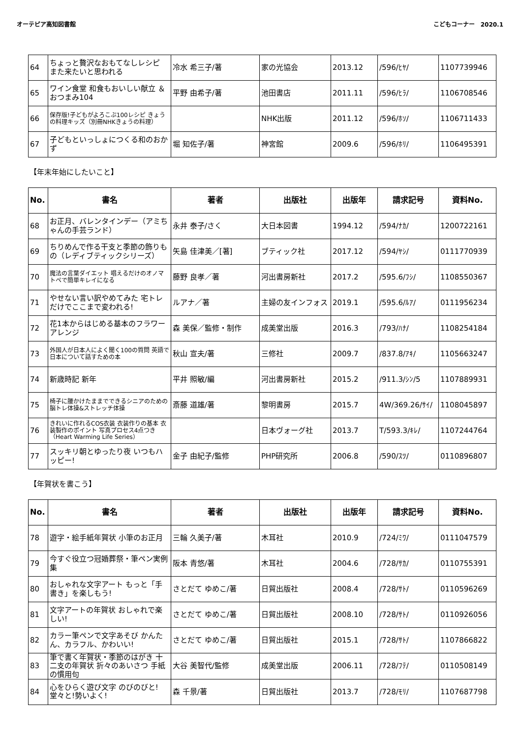オーテピア高知図書館 こどもコーナー　2020.1
| 64 | ちょっと贅沢なおもてなしレシピ また来たいと思われる | 冷水 希三子/著 | 家の光協会 | 2013.12 | /596/ﾋﾔ/ | 1107739946 |
| 65 | ワイン食堂 和食もおいしい献立 ＆おつまみ104 | 平野 由希子/著 | 池田書店 | 2011.11 | /596/ﾋﾗ/ | 1106708546 |
| 66 | 保存版!子どもがよろこぶ100レシピ きょうの料理キッズ（別冊NHKきょうの料理） | | NHK出版 | 2011.12 | /596/ﾎｿ/ | 1106711433 |
| 67 | 子どもといっしょにつくる和のおかず | 堀 知佐子/著 | 神宮館 | 2009.6 | /596/ﾎﾘ/ | 1106495391 |
【年末年始にしたいこと】
| No. | 書名 | 著者 | 出版社 | 出版年 | 請求記号 | 資料No. |
| --- | --- | --- | --- | --- | --- | --- |
| 68 | お正月、バレンタインデー（アミちゃんの手芸ランド） | 永井 泰子/さく | 大日本図書 | 1994.12 | /594/ﾅｶ/ | 1200722161 |
| 69 | ちりめんで作る干支と季節の飾りもの（レディブティックシリーズ） | 矢島 佳津美／[著] | ブティック社 | 2017.12 | /594/ﾔｼ/ | 0111770939 |
| 70 | 魔法の言葉ダイエット 唱えるだけのオノマトペで簡単キレイになる | 藤野 良孝／著 | 河出書房新社 | 2017.2 | /595.6/ﾌｼ/ | 1108550367 |
| 71 | やせない言い訳やめてみた 宅トレだけでここまで変われる! | ルアナ／著 | 主婦の友インフォス | 2019.1 | /595.6/ﾙｱ/ | 0111956234 |
| 72 | 花1本からはじめる基本のフラワーアレンジ | 森 美保／監修・制作 | 成美堂出版 | 2016.3 | /793/ﾊﾅ/ | 1108254184 |
| 73 | 外国人が日本人によく聞く100の質問 英語で日本について話すための本 | 秋山 宣夫/著 | 三修社 | 2009.7 | /837.8/ｱｷ/ | 1105663247 |
| 74 | 新歳時記 新年 | 平井 照敏/編 | 河出書房新社 | 2015.2 | /911.3/ｼﾝ/5 | 1107889931 |
| 75 | 椅子に腰かけたままでできるシニアのための脳トレ体操&ストレッチ体操 | 斎藤 道雄/著 | 黎明書房 | 2015.7 | 4W/369.26/ｻｲ/ | 1108045897 |
| 76 | きれいに作れるCOS衣装 衣装作りの基本 衣装製作のポイント 写真プロセス4点つき（Heart Warming Life Series） | | 日本ヴォーグ社 | 2013.7 | T/593.3/ｷﾚ/ | 1107244764 |
| 77 | スッキリ朝とゆったり夜 いつもハッピー! | 金子 由紀子/監修 | PHP研究所 | 2006.8 | /590/ｽﾂ/ | 0110896807 |
【年賀状を書こう】
| No. | 書名 | 著者 | 出版社 | 出版年 | 請求記号 | 資料No. |
| --- | --- | --- | --- | --- | --- | --- |
| 78 | 遊字・絵手紙年賀状 小筆のお正月 | 三輪 久美子/著 | 木耳社 | 2010.9 | /724/ﾐﾜ/ | 0111047579 |
| 79 | 今すぐ役立つ冠婚葬祭・筆ペン実例集 | 阪本 青悠/著 | 木耳社 | 2004.6 | /728/ｻｶ/ | 0110755391 |
| 80 | おしゃれな文字アート もっと「手書き」を楽しもう! | さとだて ゆめこ/著 | 日貿出版社 | 2008.4 | /728/ｻﾄ/ | 0110596269 |
| 81 | 文字アートの年賀状 おしゃれで楽しい! | さとだて ゆめこ/著 | 日貿出版社 | 2008.10 | /728/ｻﾄ/ | 0110926056 |
| 82 | カラー筆ペンで文字あそび かんたん、カラフル、かわいい! | さとだて ゆめこ/著 | 日貿出版社 | 2015.1 | /728/ｻﾄ/ | 1107866822 |
| 83 | 筆で書く年賀状・季節のはがき 十二支の年賀状 折々のあいさつ 手紙の慣用句 | 大谷 美智代/監修 | 成美堂出版 | 2006.11 | /728/ﾌﾃ/ | 0110508149 |
| 84 | 心をひらく遊び文字 のびのびと!堂々と!勢いよく! | 森 千景/著 | 日貿出版社 | 2013.7 | /728/ﾓﾘ/ | 1107687798 |